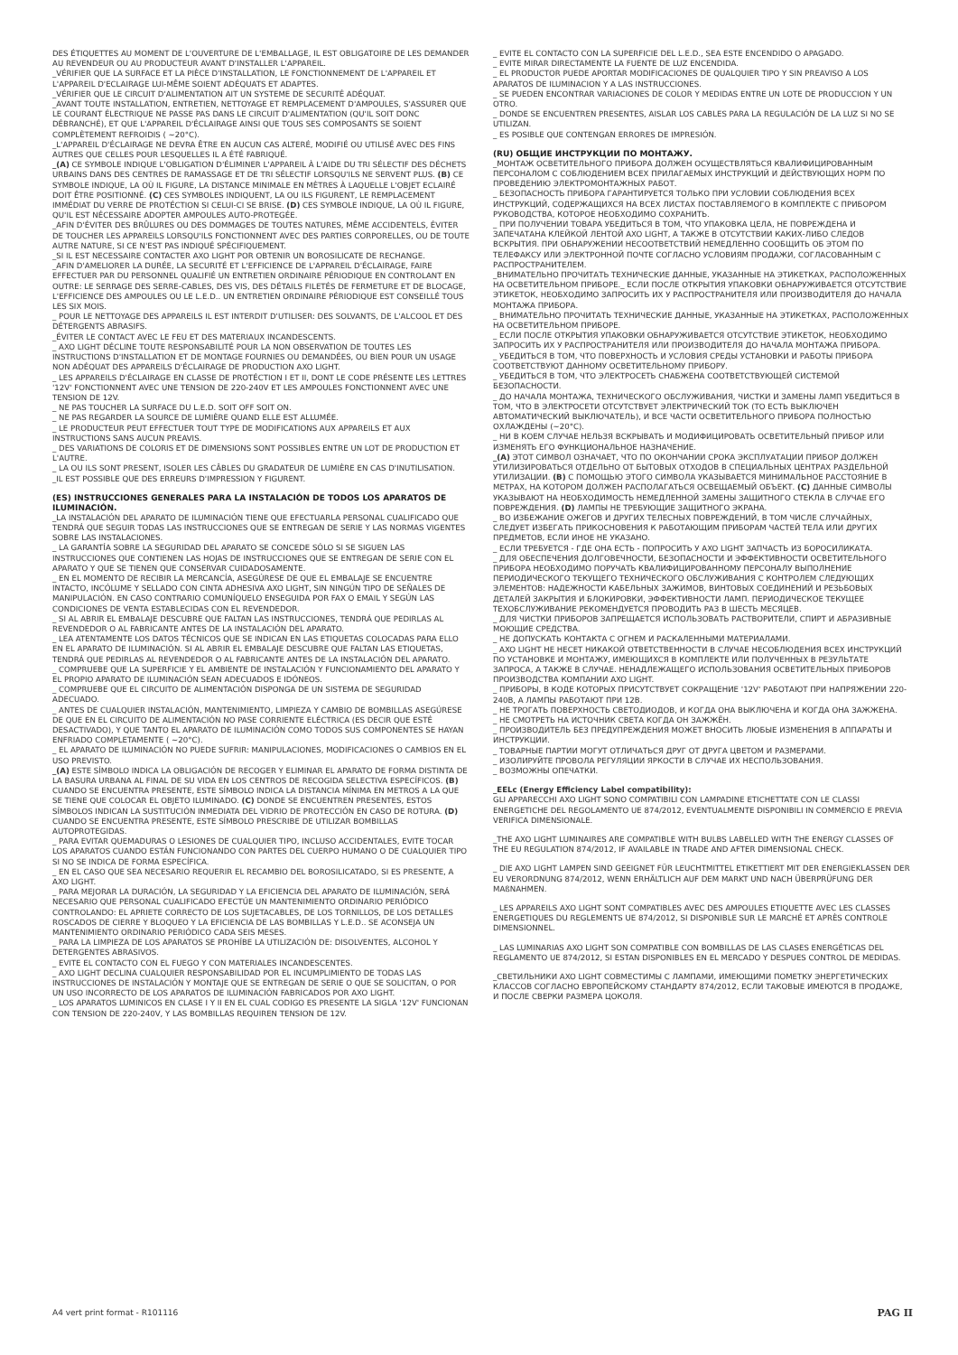DES ÉTIQUETTES AU MOMENT DE L'OUVERTURE DE L'EMBALLAGE, IL EST OBLIGATOIRE DE LES DEMANDER AU REVENDEUR OU AU PRODUCTEUR AVANT D'INSTALLER L'APPAREIL.
_VÉRIFIER QUE LA SURFACE ET LA PIÈCE D'INSTALLATION, LE FONCTIONNEMENT DE L'APPAREIL ET L'APPAREIL D'ECLAIRAGE LUI-MÊME SOIENT ADÉQUATS ET ADAPTES.
_VÉRIFIER QUE LE CIRCUIT D'ALIMENTATION AIT UN SYSTEME DE SECURITÉ ADÉQUAT.
_AVANT TOUTE INSTALLATION, ENTRETIEN, NETTOYAGE ET REMPLACEMENT D'AMPOULES, S'ASSURER QUE LE COURANT ÉLECTRIQUE NE PASSE PAS DANS LE CIRCUIT D'ALIMENTATION (QU'IL SOIT DONC DÉBRANCHÉ), ET QUE L'APPAREIL D'ÉCLAIRAGE AINSI QUE TOUS SES COMPOSANTS SE SOIENT COMPLÈTEMENT REFROIDIS ( ~20°C).
_L'APPAREIL D'ÉCLAIRAGE NE DEVRA ÊTRE EN AUCUN CAS ALTERÉ, MODIFIÉ OU UTILISÉ AVEC DES FINS AUTRES QUE CELLES POUR LESQUELLES IL A ÉTÉ FABRIQUÉ.
_(A) CE SYMBOLE INDIQUE L'OBLIGATION D'ÉLIMINER L'APPAREIL À L'AIDE DU TRI SÉLECTIF DES DÉCHETS URBAINS DANS DES CENTRES DE RAMASSAGE ET DE TRI SÉLECTIF LORSQU'ILS NE SERVENT PLUS. (B) CE SYMBOLE INDIQUE, LA OÙ IL FIGURE, LA DISTANCE MINIMALE EN MÈTRES À LAQUELLE L'OBJET ECLAIRÉ DOIT ÊTRE POSITIONNÉ. (C) CES SYMBOLES INDIQUENT, LA OU ILS FIGURENT, LE REMPLACEMENT IMMÉDIAT DU VERRE DE PROTÉCTION SI CELUI-CI SE BRISE. (D) CES SYMBOLE INDIQUE, LA OÙ IL FIGURE, QU'IL EST NÉCESSAIRE ADOPTER AMPOULES AUTO-PROTEGÉE.
_AFIN D'ÉVITER DES BRÛLURES OU DES DOMMAGES DE TOUTES NATURES, MÊME ACCIDENTELS, ÉVITER DE TOUCHER LES APPAREILS LORSQU'ILS FONCTIONNENT AVEC DES PARTIES CORPORELLES, OU DE TOUTE AUTRE NATURE, SI CE N'EST PAS INDIQUÉ SPÉCIFIQUEMENT.
_SI IL EST NECESSAIRE CONTACTER AXO LIGHT POR OBTENIR UN BOROSILICATE DE RECHANGE.
_AFIN D'AMELIORER LA DURÉE, LA SECURITÉ ET L'EFFICIENCE DE L'APPAREIL D'ÉCLAIRAGE, FAIRE EFFECTUER PAR DU PERSONNEL QUALIFIÉ UN ENTRETIEN ORDINAIRE PÉRIODIQUE EN CONTROLANT EN OUTRE: LE SERRAGE DES SERRE-CABLES, DES VIS, DES DÉTAILS FILETÉS DE FERMETURE ET DE BLOCAGE, L'EFFICIENCE DES AMPOULES OU LE L.E.D.. UN ENTRETIEN ORDINAIRE PÉRIODIQUE EST CONSEILLÉ TOUS LES SIX MOIS.
_ POUR LE NETTOYAGE DES APPAREILS IL EST INTERDIT D'UTILISER: DES SOLVANTS, DE L'ALCOOL ET DES DÉTERGENTS ABRASIFS.
_ÉVITER LE CONTACT AVEC LE FEU ET DES MATERIAUX INCANDESCENTS.
_ AXO LIGHT DÉCLINE TOUTE RESPONSABILITÉ POUR LA NON OBSERVATION DE TOUTES LES INSTRUCTIONS D'INSTALLATION ET DE MONTAGE FOURNIES OU DEMANDÉES, OU BIEN POUR UN USAGE NON ADÉQUAT DES APPAREILS D'ÉCLAIRAGE DE PRODUCTION AXO LIGHT.
_ LES APPAREILS D'ÉCLAIRAGE EN CLASSE DE PROTÉCTION I ET II, DONT LE CODE PRÉSENTE LES LETTRES '12V' FONCTIONNENT AVEC UNE TENSION DE 220-240V ET LES AMPOULES FONCTIONNENT AVEC UNE TENSION DE 12V.
_ NE PAS TOUCHER LA SURFACE DU L.E.D. SOIT OFF SOIT ON.
_ NE PAS REGARDER LA SOURCE DE LUMIÈRE QUAND ELLE EST ALLUMÉE.
_ LE PRODUCTEUR PEUT EFFECTUER TOUT TYPE DE MODIFICATIONS AUX APPAREILS ET AUX INSTRUCTIONS SANS AUCUN PREAVIS.
_ DES VARIATIONS DE COLORIS ET DE DIMENSIONS SONT POSSIBLES ENTRE UN LOT DE PRODUCTION ET L'AUTRE.
_ LA OU ILS SONT PRESENT, ISOLER LES CÂBLES DU GRADATEUR DE LUMIÈRE EN CAS D'INUTILISATION.
_IL EST POSSIBLE QUE DES ERREURS D'IMPRESSION Y FIGURENT.
(ES) INSTRUCCIONES GENERALES PARA LA INSTALACIÓN DE TODOS LOS APARATOS DE ILUMINACIÓN.
_LA INSTALACIÓN DEL APARATO DE ILUMINACIÓN TIENE QUE EFECTUARLA PERSONAL CUALIFICADO QUE TENDRÁ QUE SEGUIR TODAS LAS INSTRUCCIONES QUE SE ENTREGAN DE SERIE Y LAS NORMAS VIGENTES SOBRE LAS INSTALACIONES.
_ LA GARANTÍA SOBRE LA SEGURIDAD DEL APARATO SE CONCEDE SÓLO SI SE SIGUEN LAS INSTRUCCIONES QUE CONTIENEN LAS HOJAS DE INSTRUCCIONES QUE SE ENTREGAN DE SERIE CON EL APARATO Y QUE SE TIENEN QUE CONSERVAR CUIDADOSAMENTE.
_ EN EL MOMENTO DE RECIBIR LA MERCANCÍA, ASEGÚRESE DE QUE EL EMBALAJE SE ENCUENTRE INTACTO, INCÓLUME Y SELLADO CON CINTA ADHESIVA AXO LIGHT, SIN NINGÚN TIPO DE SEÑALES DE MANIPULACIÓN. EN CASO CONTRARIO COMUNÍQUELO ENSEGUIDA POR FAX O EMAIL Y SEGÚN LAS CONDICIONES DE VENTA ESTABLECIDAS CON EL REVENDEDOR.
_ SI AL ABRIR EL EMBALAJE DESCUBRE QUE FALTAN LAS INSTRUCCIONES, TENDRÁ QUE PEDIRLAS AL REVENDEDOR O AL FABRICANTE ANTES DE LA INSTALACIÓN DEL APARATO.
_ LEA ATENTAMENTE LOS DATOS TÉCNICOS QUE SE INDICAN EN LAS ETIQUETAS COLOCADAS PARA ELLO EN EL APARATO DE ILUMINACIÓN. SI AL ABRIR EL EMBALAJE DESCUBRE QUE FALTAN LAS ETIQUETAS, TENDRÁ QUE PEDIRLAS AL REVENDEDOR O AL FABRICANTE ANTES DE LA INSTALACIÓN DEL APARATO.
_ COMPRUEBE QUE LA SUPERFICIE Y EL AMBIENTE DE INSTALACIÓN Y FUNCIONAMIENTO DEL APARATO Y EL PROPIO APARATO DE ILUMINACIÓN SEAN ADECUADOS E IDÓNEOS.
_ COMPRUEBE QUE EL CIRCUITO DE ALIMENTACIÓN DISPONGA DE UN SISTEMA DE SEGURIDAD ADECUADO.
_ ANTES DE CUALQUIER INSTALACIÓN, MANTENIMIENTO, LIMPIEZA Y CAMBIO DE BOMBILLAS ASEGÚRESE DE QUE EN EL CIRCUITO DE ALIMENTACIÓN NO PASE CORRIENTE ELÉCTRICA (ES DECIR QUE ESTÉ DESACTIVADO), Y QUE TANTO EL APARATO DE ILUMINACIÓN COMO TODOS SUS COMPONENTES SE HAYAN ENFRIADO COMPLETAMENTE ( ~20°C).
_ EL APARATO DE ILUMINACIÓN NO PUEDE SUFRIR: MANIPULACIONES, MODIFICACIONES O CAMBIOS EN EL USO PREVISTO.
_(A) ESTE SÍMBOLO INDICA LA OBLIGACIÓN DE RECOGER Y ELIMINAR EL APARATO DE FORMA DISTINTA DE LA BASURA URBANA AL FINAL DE SU VIDA EN LOS CENTROS DE RECOGIDA SELECTIVA ESPECÍFICOS. (B) CUANDO SE ENCUENTRA PRESENTE, ESTE SÍMBOLO INDICA LA DISTANCIA MÍNIMA EN METROS A LA QUE SE TIENE QUE COLOCAR EL OBJETO ILUMINADO. (C) DONDE SE ENCUENTREN PRESENTES, ESTOS SÍMBOLOS INDICAN LA SUSTITUCIÓN INMEDIATA DEL VIDRIO DE PROTECCIÓN EN CASO DE ROTURA. (D) CUANDO SE ENCUENTRA PRESENTE, ESTE SÍMBOLO PRESCRIBE DE UTILIZAR BOMBILLAS AUTOPROTEGIDAS.
_ PARA EVITAR QUEMADURAS O LESIONES DE CUALQUIER TIPO, INCLUSO ACCIDENTALES, EVITE TOCAR LOS APARATOS CUANDO ESTÁN FUNCIONANDO CON PARTES DEL CUERPO HUMANO O DE CUALQUIER TIPO SI NO SE INDICA DE FORMA ESPECÍFICA.
_ EN EL CASO QUE SEA NECESARIO REQUERIR EL RECAMBIO DEL BOROSILICATADO, SI ES PRESENTE, A AXO LIGHT.
_ PARA MEJORAR LA DURACIÓN, LA SEGURIDAD Y LA EFICIENCIA DEL APARATO DE ILUMINACIÓN, SERÁ NECESARIO QUE PERSONAL CUALIFICADO EFECTÚE UN MANTENIMIENTO ORDINARIO PERIÓDICO CONTROLANDO: EL APRIETE CORRECTO DE LOS SUJETACABLES, DE LOS TORNILLOS, DE LOS DETALLES ROSCADOS DE CIERRE Y BLOQUEO Y LA EFICIENCIA DE LAS BOMBILLAS Y L.E.D.. SE ACONSEJA UN MANTENIMIENTO ORDINARIO PERIÓDICO CADA SEIS MESES.
_ PARA LA LIMPIEZA DE LOS APARATOS SE PROHÍBE LA UTILIZACIÓN DE: DISOLVENTES, ALCOHOL Y DETERGENTES ABRASIVOS.
_ EVITE EL CONTACTO CON EL FUEGO Y CON MATERIALES INCANDESCENTES.
_ AXO LIGHT DECLINA CUALQUIER RESPONSABILIDAD POR EL INCUMPLIMIENTO DE TODAS LAS INSTRUCCIONES DE INSTALACIÓN Y MONTAJE QUE SE ENTREGAN DE SERIE O QUE SE SOLICITAN, O POR UN USO INCORRECTO DE LOS APARATOS DE ILUMINACIÓN FABRICADOS POR AXO LIGHT.
_ LOS APARATOS LUMINICOS EN CLASE I Y II EN EL CUAL CODIGO ES PRESENTE LA SIGLA '12V' FUNCIONAN CON TENSION DE 220-240V, Y LAS BOMBILLAS REQUIREN TENSION DE 12V.
_ EVITE EL CONTACTO CON LA SUPERFICIE DEL L.E.D., SEA ESTE ENCENDIDO O APAGADO.
_ EVITE MIRAR DIRECTAMENTE LA FUENTE DE LUZ ENCENDIDA.
_ EL PRODUCTOR PUEDE APORTAR MODIFICACIONES DE QUALQUIER TIPO Y SIN PREAVISO A LOS APARATOS DE ILUMINACION Y A LAS INSTRUCCIONES.
_ SE PUEDEN ENCONTRAR VARIACIONES DE COLOR Y MEDIDAS ENTRE UN LOTE DE PRODUCCION Y UN OTRO.
_ DONDE SE ENCUENTREN PRESENTES, AISLAR LOS CABLES PARA LA REGULACIÓN DE LA LUZ SI NO SE UTILIZAN.
_ ES POSIBLE QUE CONTENGAN ERRORES DE IMPRESIÓN.
(RU) ОБЩИЕ ИНСТРУКЦИИ ПО МОНТАЖУ.
_МОНТАЖ ОСВЕТИТЕЛЬНОГО ПРИБОРА ДОЛЖЕН ОСУЩЕСТВЛЯТЬСЯ КВАЛИФИЦИРОВАННЫМ ПЕРСОНАЛОМ С СОБЛЮДЕНИЕМ ВСЕХ ПРИЛАГАЕМЫХ ИНСТРУКЦИЙ И ДЕЙСТВУЮЩИХ НОРМ ПО ПРОВЕДЕНИЮ ЭЛЕКТРОМОНТАЖНЫХ РАБОТ.
_ БЕЗОПАСНОСТЬ ПРИБОРА ГАРАНТИРУЕТСЯ ТОЛЬКО ПРИ УСЛОВИИ СОБЛЮДЕНИЯ ВСЕХ ИНСТРУКЦИЙ, СОДЕРЖАЩИХСЯ НА ВСЕХ ЛИСТАХ ПОСТАВЛЯЕМОГО В КОМПЛЕКТЕ С ПРИБОРОМ РУКОВОДСТВА, КОТОРОЕ НЕОБХОДИМО СОХРАНИТЬ.
_ ПРИ ПОЛУЧЕНИИ ТОВАРА УБЕДИТЬСЯ В ТОМ, ЧТО УПАКОВКА ЦЕЛА, НЕ ПОВРЕЖДЕНА И ЗАПЕЧАТАНА КЛЕЙКОЙ ЛЕНТОЙ AXO LIGHT, А ТАКЖЕ В ОТСУТСТВИИ КАКИХ-ЛИБО СЛЕДОВ ВСКРЫТИЯ. ПРИ ОБНАРУЖЕНИИ НЕСООТВЕТСТВИЙ НЕМЕДЛЕННО СООБЩИТЬ ОБ ЭТОМ ПО ТЕЛЕФАКСУ ИЛИ ЭЛЕКТРОННОЙ ПОЧТЕ СОГЛАСНО УСЛОВИЯМ ПРОДАЖИ, СОГЛАСОВАННЫМ С РАСПРОСТРАНИТЕЛЕМ.
_ВНИМАТЕЛЬНО ПРОЧИТАТЬ ТЕХНИЧЕСКИЕ ДАННЫЕ, УКАЗАННЫЕ НА ЭТИКЕТКАХ, РАСПОЛОЖЕННЫХ НА ОСВЕТИТЕЛЬНОМ ПРИБОРЕ._ ЕСЛИ ПОСЛЕ ОТКРЫТИЯ УПАКОВКИ ОБНАРУЖИВАЕТСЯ ОТСУТСТВИЕ ЭТИКЕТОК, НЕОБХОДИМО ЗАПРОСИТЬ ИХ У РАСПРОСТРАНИТЕЛЯ ИЛИ ПРОИЗВОДИТЕЛЯ ДО НАЧАЛА МОНТАЖА ПРИБОРА.
_ ВНИМАТЕЛЬНО ПРОЧИТАТЬ ТЕХНИЧЕСКИЕ ДАННЫЕ, УКАЗАННЫЕ НА ЭТИКЕТКАХ, РАСПОЛОЖЕННЫХ НА ОСВЕТИТЕЛЬНОМ ПРИБОРЕ.
_ ЕСЛИ ПОСЛЕ ОТКРЫТИЯ УПАКОВКИ ОБНАРУЖИВАЕТСЯ ОТСУТСТВИЕ ЭТИКЕТОК, НЕОБХОДИМО ЗАПРОСИТЬ ИХ У РАСПРОСТРАНИТЕЛЯ ИЛИ ПРОИЗВОДИТЕЛЯ ДО НАЧАЛА МОНТАЖА ПРИБОРА.
_ УБЕДИТЬСЯ В ТОМ, ЧТО ПОВЕРХНОСТЬ И УСЛОВИЯ СРЕДЫ УСТАНОВКИ И РАБОТЫ ПРИБОРА СООТВЕТСТВУЮТ ДАННОМУ ОСВЕТИТЕЛЬНОМУ ПРИБОРУ.
_ УБЕДИТЬСЯ В ТОМ, ЧТО ЭЛЕКТРОСЕТЬ СНАБЖЕНА СООТВЕТСТВУЮЩЕЙ СИСТЕМОЙ БЕЗОПАСНОСТИ.
_ ДО НАЧАЛА МОНТАЖА, ТЕХНИЧЕСКОГО ОБСЛУЖИВАНИЯ, ЧИСТКИ И ЗАМЕНЫ ЛАМП УБЕДИТЬСЯ В ТОМ, ЧТО В ЭЛЕКТРОСЕТИ ОТСУТСТВУЕТ ЭЛЕКТРИЧЕСКИЙ ТОК (ТО ЕСТЬ ВЫКЛЮЧЕН АВТОМАТИЧЕСКИЙ ВЫКЛЮЧАТЕЛЬ), И ВСЕ ЧАСТИ ОСВЕТИТЕЛЬНОГО ПРИБОРА ПОЛНОСТЬЮ ОХЛАЖДЕНЫ (~20°C).
_ НИ В КОЕМ СЛУЧАЕ НЕЛЬЗЯ ВСКРЫВАТЬ И МОДИФИЦИРОВАТЬ ОСВЕТИТЕЛЬНЫЙ ПРИБОР ИЛИ ИЗМЕНЯТЬ ЕГО ФУНКЦИОНАЛЬНОЕ НАЗНАЧЕНИЕ.
_(A) ЭТОТ СИМВОЛ ОЗНАЧАЕТ, ЧТО ПО ОКОНЧАНИИ СРОКА ЭКСПЛУАТАЦИИ ПРИБОР ДОЛЖЕН УТИЛИЗИРОВАТЬСЯ ОТДЕЛЬНО ОТ БЫТОВЫХ ОТХОДОВ В СПЕЦИАЛЬНЫХ ЦЕНТРАХ РАЗДЕЛЬНОЙ УТИЛИЗАЦИИ. (B) С ПОМОЩЬЮ ЭТОГО СИМВОЛА УКАЗЫВАЕТСЯ МИНИМАЛЬНОЕ РАССТОЯНИЕ В МЕТРАХ, НА КОТОРОМ ДОЛЖЕН РАСПОЛАГАТЬСЯ ОСВЕЩАЕМЫЙ ОБЪЕКТ. (C) ДАННЫЕ СИМВОЛЫ УКАЗЫВАЮТ НА НЕОБХОДИМОСТЬ НЕМЕДЛЕННОЙ ЗАМЕНЫ ЗАЩИТНОГО СТЕКЛА В СЛУЧАЕ ЕГО ПОВРЕЖДЕНИЯ. (D) ЛАМПЫ НЕ ТРЕБУЮЩИЕ ЗАЩИТНОГО ЭКРАНА.
_ ВО ИЗБЕЖАНИЕ ОЖЕГОВ И ДРУГИХ ТЕЛЕСНЫХ ПОВРЕЖДЕНИЙ, В ТОМ ЧИСЛЕ СЛУЧАЙНЫХ, СЛЕДУЕТ ИЗБЕГАТЬ ПРИКОСНОВЕНИЯ К РАБОТАЮЩИМ ПРИБОРАМ ЧАСТЕЙ ТЕЛА ИЛИ ДРУГИХ ПРЕДМЕТОВ, ЕСЛИ ИНОЕ НЕ УКАЗАНО.
_ ЕСЛИ ТРЕБУЕТСЯ - ГДЕ ОНА ЕСТЬ - ПОПРОСИТЬ У AXO LIGHT ЗАПЧАСТЬ ИЗ БОРОСИЛИКАТА.
_ ДЛЯ ОБЕСПЕЧЕНИЯ ДОЛГОВЕЧНОСТИ, БЕЗОПАСНОСТИ И ЭФФЕКТИВНОСТИ ОСВЕТИТЕЛЬНОГО ПРИБОРА НЕОБХОДИМО ПОРУЧАТЬ КВАЛИФИЦИРОВАННОМУ ПЕРСОНАЛУ ВЫПОЛНЕНИЕ ПЕРИОДИЧЕСКОГО ТЕКУЩЕГО ТЕХНИЧЕСКОГО ОБСЛУЖИВАНИЯ С КОНТРОЛЕМ СЛЕДУЮЩИХ ЭЛЕМЕНТОВ: НАДЕЖНОСТИ КАБЕЛЬНЫХ ЗАЖИМОВ, ВИНТОВЫХ СОЕДИНЕНИЙ И РЕЗЬБОВЫХ ДЕТАЛЕЙ ЗАКРЫТИЯ И БЛОКИРОВКИ, ЭФФЕКТИВНОСТИ ЛАМП. ПЕРИОДИЧЕСКОЕ ТЕКУЩЕЕ ТЕХОБСЛУЖИВАНИЕ РЕКОМЕНДУЕТСЯ ПРОВОДИТЬ РАЗ В ШЕСТЬ МЕСЯЦЕВ.
_ ДЛЯ ЧИСТКИ ПРИБОРОВ ЗАПРЕЩАЕТСЯ ИСПОЛЬЗОВАТЬ РАСТВОРИТЕЛИ, СПИРТ И АБРАЗИВНЫЕ МОЮЩИЕ СРЕДСТВА.
_ НЕ ДОПУСКАТЬ КОНТАКТА С ОГНЕМ И РАСКАЛЕННЫМИ МАТЕРИАЛАМИ.
_ AXO LIGHT НЕ НЕСЕТ НИКАКОЙ ОТВЕТСТВЕННОСТИ В СЛУЧАЕ НЕСОБЛЮДЕНИЯ ВСЕХ ИНСТРУКЦИЙ ПО УСТАНОВКЕ И МОНТАЖУ, ИМЕЮЩИХСЯ В КОМПЛЕКТЕ ИЛИ ПОЛУЧЕННЫХ В РЕЗУЛЬТАТЕ ЗАПРОСА, А ТАКЖЕ В СЛУЧАЕ. НЕНАДЛЕЖАЩЕГО ИСПОЛЬЗОВАНИЯ ОСВЕТИТЕЛЬНЫХ ПРИБОРОВ ПРОИЗВОДСТВА КОМПАНИИ AXO LIGHT.
_ ПРИБОРЫ, В КОДЕ КОТОРЫХ ПРИСУТСТВУЕТ СОКРАЩЕНИЕ '12V' РАБОТАЮТ ПРИ НАПРЯЖЕНИИ 220-240В, А ЛАМПЫ РАБОТАЮТ ПРИ 12В.
_ НЕ ТРОГАТЬ ПОВЕРХНОСТЬ СВЕТОДИОДОВ, И КОГДА ОНА ВЫКЛЮЧЕНА И КОГДА ОНА ЗАЖЖЕНА.
_ НЕ СМОТРЕТЬ НА ИСТОЧНИК СВЕТА КОГДА ОН ЗАЖЖЁН.
_ ПРОИЗВОДИТЕЛЬ БЕЗ ПРЕДУПРЕЖДЕНИЯ МОЖЕТ ВНОСИТЬ ЛЮБЫЕ ИЗМЕНЕНИЯ В АППАРАТЫ И ИНСТРУКЦИИ.
_ ТОВАРНЫЕ ПАРТИИ МОГУТ ОТЛИЧАТЬСЯ ДРУГ ОТ ДРУГА ЦВЕТОМ И РАЗМЕРАМИ.
_ ИЗОЛИРУЙТЕ ПРОВОЛА РЕГУЛЯЦИИ ЯРКОСТИ В СЛУЧАЕ ИХ НЕСПОЛЬЗОВАНИЯ.
_ ВОЗМОЖНЫ ОПЕЧАТКИ.
_EELc (Energy Efficiency Label compatibility):
GLI APPARECCHI AXO LIGHT SONO COMPATIBILI CON LAMPADINE ETICHETTATE CON LE CLASSI ENERGETICHE DEL REGOLAMENTO UE 874/2012, EVENTUALMENTE DISPONIBILI IN COMMERCIO E PREVIA VERIFICA DIMENSIONALE.
_THE AXO LIGHT LUMINAIRES ARE COMPATIBLE WITH BULBS LABELLED WITH THE ENERGY CLASSES OF THE EU REGULATION 874/2012, IF AVAILABLE IN TRADE AND AFTER DIMENSIONAL CHECK.
_ DIE AXO LIGHT LAMPEN SIND GEEIGNET FÜR LEUCHTMITTEL ETIKETTIERT MIT DER ENERGIEKLASSEN DER EU VERORDNUNG 874/2012, WENN ERHÄLTLICH AUF DEM MARKT UND NACH ÜBERPRÜFUNG DER MAßNAHMEN.
_ LES APPAREILS AXO LIGHT SONT COMPATIBLES AVEC DES AMPOULES ETIQUETTE AVEC LES CLASSES ENERGETIQUES DU REGLEMENTS UE 874/2012, SI DISPONIBLE SUR LE MARCHÉ ET APRÈS CONTROLE DIMENSIONNEL.
_ LAS LUMINARIAS AXO LIGHT SON COMPATIBLE CON BOMBILLAS DE LAS CLASES ENERGÉTICAS DEL REGLAMENTO UE 874/2012, SI ESTAN DISPONIBLES EN EL MERCADO Y DESPUES CONTROL DE MEDIDAS.
_СВЕТИЛЬНИКИ AXO LIGHT СОВМЕСТИМЫ С ЛАМПАМИ, ИМЕЮЩИМИ ПОМЕТКУ ЭНЕРГЕТИЧЕСКИХ КЛАССОВ СОГЛАСНО ЕВРОПЕЙСКОМУ СТАНДАРТУ 874/2012, ЕСЛИ ТАКОВЫЕ ИМЕЮТСЯ В ПРОДАЖЕ, И ПОСЛЕ СВЕРКИ РАЗМЕРА ЦОКОЛЯ.
A4 vert print format - R101116 PAG II